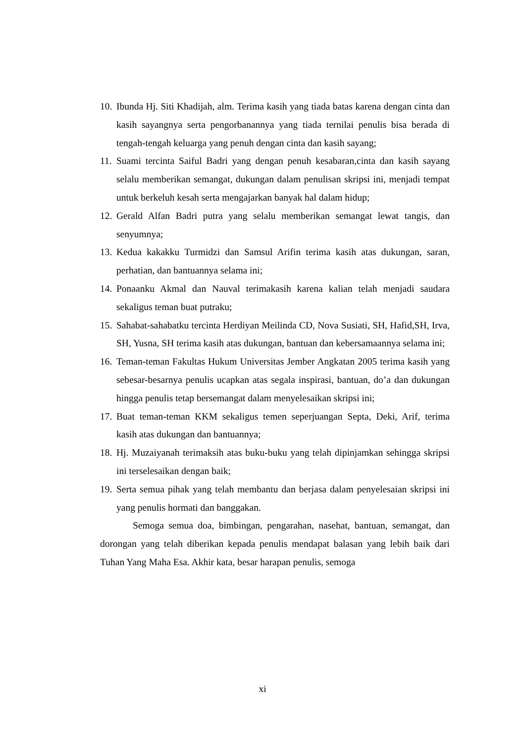10. Ibunda Hj. Siti Khadijah, alm. Terima kasih yang tiada batas karena dengan cinta dan kasih sayangnya serta pengorbanannya yang tiada ternilai penulis bisa berada di tengah-tengah keluarga yang penuh dengan cinta dan kasih sayang;
11. Suami tercinta Saiful Badri yang dengan penuh kesabaran,cinta dan kasih sayang selalu memberikan semangat, dukungan dalam penulisan skripsi ini, menjadi tempat untuk berkeluh kesah serta mengajarkan banyak hal dalam hidup;
12. Gerald Alfan Badri putra yang selalu memberikan semangat lewat tangis, dan senyumnya;
13. Kedua kakakku Turmidzi dan Samsul Arifin terima kasih atas dukungan, saran, perhatian, dan bantuannya selama ini;
14. Ponaanku Akmal dan Nauval terimakasih karena kalian telah menjadi saudara sekaligus teman buat putraku;
15. Sahabat-sahabatku tercinta Herdiyan Meilinda CD, Nova Susiati, SH, Hafid,SH, Irva, SH, Yusna, SH terima kasih atas dukungan, bantuan dan kebersamaannya selama ini;
16. Teman-teman Fakultas Hukum Universitas Jember Angkatan 2005 terima kasih yang sebesar-besarnya penulis ucapkan atas segala inspirasi, bantuan, do’a dan dukungan hingga penulis tetap bersemangat dalam menyelesaikan skripsi ini;
17. Buat teman-teman KKM sekaligus temen seperjuangan Septa, Deki, Arif, terima kasih atas dukungan dan bantuannya;
18. Hj. Muzaiyanah terimaksih atas buku-buku yang telah dipinjamkan sehingga skripsi ini terselesaikan dengan baik;
19. Serta semua pihak yang telah membantu dan berjasa dalam penyelesaian skripsi ini yang penulis hormati dan banggakan.
Semoga semua doa, bimbingan, pengarahan, nasehat, bantuan, semangat, dan dorongan yang telah diberikan kepada penulis mendapat balasan yang lebih baik dari Tuhan Yang Maha Esa. Akhir kata, besar harapan penulis, semoga
xi